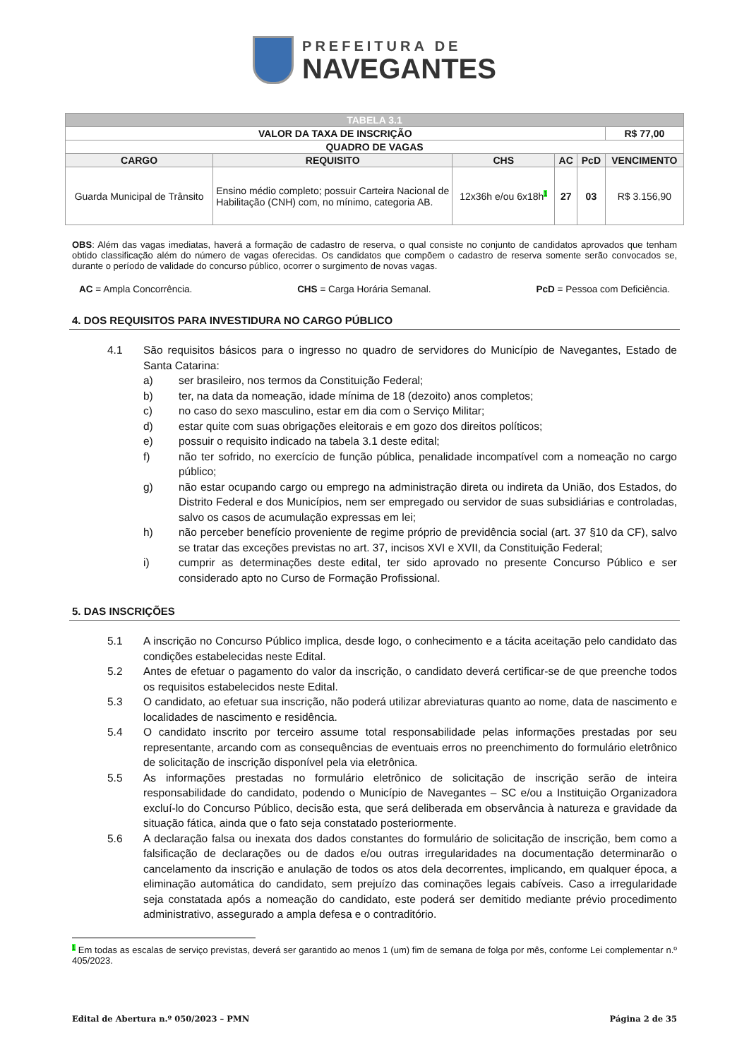PREFEITURA DE
NAVEGANTES
| TABELA 3.1 | | | | | |
| VALOR DA TAXA DE INSCRIÇÃO | | | | | R$ 77,00 |
| QUADRO DE VAGAS | | | | | |
| CARGO | REQUISITO | CHS | AC | PcD | VENCIMENTO |
| Guarda Municipal de Trânsito | Ensino médio completo; possuir Carteira Nacional de Habilitação (CNH) com, no mínimo, categoria AB. | 12x36h e/ou 6x18h 1 | 27 | 03 | R$ 3.156,90 |
OBS: Além das vagas imediatas, haverá a formação de cadastro de reserva, o qual consiste no conjunto de candidatos aprovados que tenham obtido classificação além do número de vagas oferecidas. Os candidatos que compõem o cadastro de reserva somente serão convocados se, durante o período de validade do concurso público, ocorrer o surgimento de novas vagas.
AC = Ampla Concorrência. CHS = Carga Horária Semanal. PcD = Pessoa com Deficiência.
4. DOS REQUISITOS PARA INVESTIDURA NO CARGO PÚBLICO
4.1 São requisitos básicos para o ingresso no quadro de servidores do Município de Navegantes, Estado de Santa Catarina:
a) ser brasileiro, nos termos da Constituição Federal;
b) ter, na data da nomeação, idade mínima de 18 (dezoito) anos completos;
c) no caso do sexo masculino, estar em dia com o Serviço Militar;
d) estar quite com suas obrigações eleitorais e em gozo dos direitos políticos;
e) possuir o requisito indicado na tabela 3.1 deste edital;
f) não ter sofrido, no exercício de função pública, penalidade incompatível com a nomeação no cargo público;
g) não estar ocupando cargo ou emprego na administração direta ou indireta da União, dos Estados, do Distrito Federal e dos Municípios, nem ser empregado ou servidor de suas subsidiárias e controladas, salvo os casos de acumulação expressas em lei;
h) não perceber benefício proveniente de regime próprio de previdência social (art. 37 §10 da CF), salvo se tratar das exceções previstas no art. 37, incisos XVI e XVII, da Constituição Federal;
i) cumprir as determinações deste edital, ter sido aprovado no presente Concurso Público e ser considerado apto no Curso de Formação Profissional.
5. DAS INSCRIÇÕES
5.1 A inscrição no Concurso Público implica, desde logo, o conhecimento e a tácita aceitação pelo candidato das condições estabelecidas neste Edital.
5.2 Antes de efetuar o pagamento do valor da inscrição, o candidato deverá certificar-se de que preenche todos os requisitos estabelecidos neste Edital.
5.3 O candidato, ao efetuar sua inscrição, não poderá utilizar abreviaturas quanto ao nome, data de nascimento e localidades de nascimento e residência.
5.4 O candidato inscrito por terceiro assume total responsabilidade pelas informações prestadas por seu representante, arcando com as consequências de eventuais erros no preenchimento do formulário eletrônico de solicitação de inscrição disponível pela via eletrônica.
5.5 As informações prestadas no formulário eletrônico de solicitação de inscrição serão de inteira responsabilidade do candidato, podendo o Município de Navegantes – SC e/ou a Instituição Organizadora excluí-lo do Concurso Público, decisão esta, que será deliberada em observância à natureza e gravidade da situação fática, ainda que o fato seja constatado posteriormente.
5.6 A declaração falsa ou inexata dos dados constantes do formulário de solicitação de inscrição, bem como a falsificação de declarações ou de dados e/ou outras irregularidades na documentação determinarão o cancelamento da inscrição e anulação de todos os atos dela decorrentes, implicando, em qualquer época, a eliminação automática do candidato, sem prejuízo das cominações legais cabíveis. Caso a irregularidade seja constatada após a nomeação do candidato, este poderá ser demitido mediante prévio procedimento administrativo, assegurado a ampla defesa e o contraditório.
1 Em todas as escalas de serviço previstas, deverá ser garantido ao menos 1 (um) fim de semana de folga por mês, conforme Lei complementar n.º 405/2023.
Edital de Abertura n.º 050/2023 – PMN Página 2 de 35